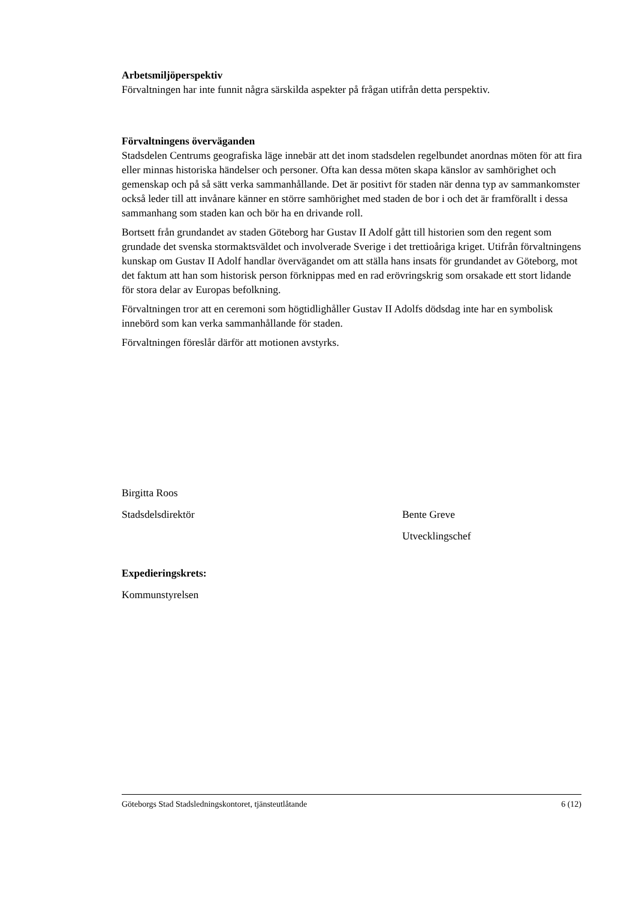Arbetsmiljöperspektiv
Förvaltningen har inte funnit några särskilda aspekter på frågan utifrån detta perspektiv.
Förvaltningens överväganden
Stadsdelen Centrums geografiska läge innebär att det inom stadsdelen regelbundet anordnas möten för att fira eller minnas historiska händelser och personer. Ofta kan dessa möten skapa känslor av samhörighet och gemenskap och på så sätt verka sammanhållande. Det är positivt för staden när denna typ av sammankomster också leder till att invånare känner en större samhörighet med staden de bor i och det är framförallt i dessa sammanhang som staden kan och bör ha en drivande roll.
Bortsett från grundandet av staden Göteborg har Gustav II Adolf gått till historien som den regent som grundade det svenska stormaktsväldet och involverade Sverige i det trettioåriga kriget. Utifrån förvaltningens kunskap om Gustav II Adolf handlar övervägandet om att ställa hans insats för grundandet av Göteborg, mot det faktum att han som historisk person förknippas med en rad erövringskrig som orsakade ett stort lidande för stora delar av Europas befolkning.
Förvaltningen tror att en ceremoni som högtidlighåller Gustav II Adolfs dödsdag inte har en symbolisk innebörd som kan verka sammanhållande för staden.
Förvaltningen föreslår därför att motionen avstyrks.
Birgitta Roos
Stadsdelsdirektör Bente Greve
Utvecklingschef
Expedieringskrets:
Kommunstyrelsen
Göteborgs Stad Stadsledningskontoret, tjänsteutlåtande 6 (12)